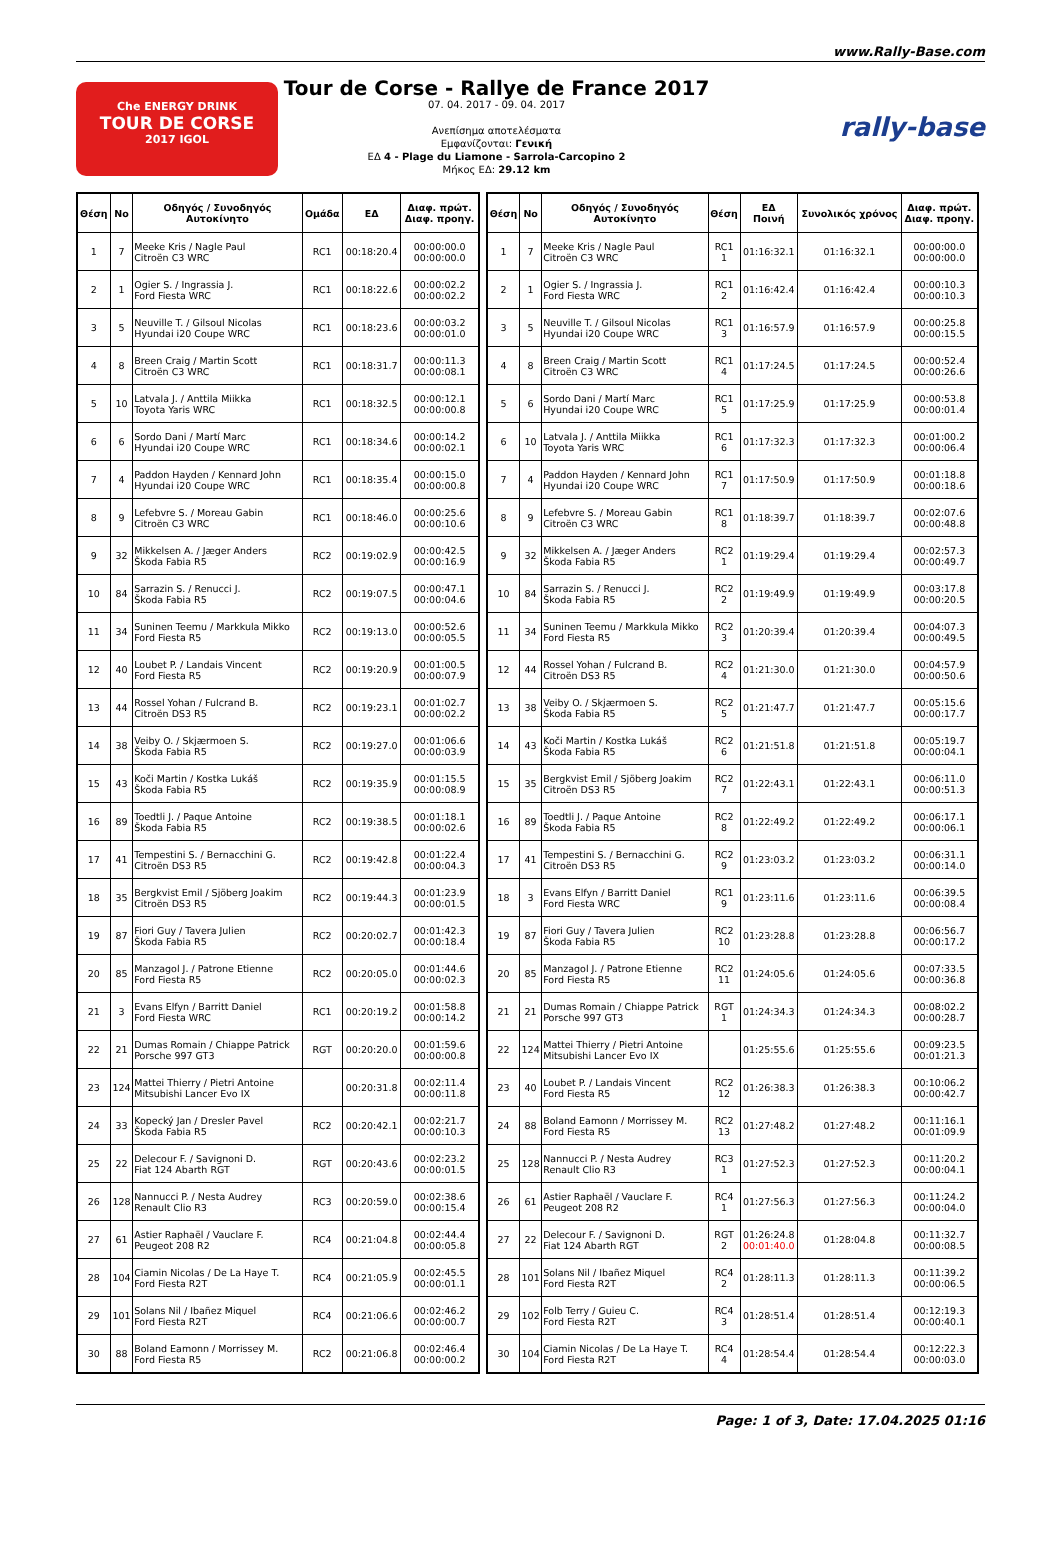www.Rally-Base.com
Che ENERGY DRINK
TOUR DE CORSE
2017 IGOL
Tour de Corse - Rallye de France 2017
07. 04. 2017 - 09. 04. 2017
Ανεπίσημα αποτελέσματα
Εμφανίζονται: Γενική
ΕΔ 4 - Plage du Liamone - Sarrola-Carcopino 2
Μήκος ΕΔ: 29.12 km
rally-base
| Θέση | No | Οδηγός / Συνοδηγός Αυτοκίνητο | Ομάδα | ΕΔ | Διαφ. πρώτ. Διαφ. προηγ. |
| --- | --- | --- | --- | --- | --- |
| 1 | 7 | Meeke Kris / Nagle Paul Citroën C3 WRC | RC1 | 00:18:20.4 | 00:00:00.0 00:00:00.0 |
| 2 | 1 | Ogier S. / Ingrassia J. Ford Fiesta WRC | RC1 | 00:18:22.6 | 00:00:02.2 00:00:02.2 |
| 3 | 5 | Neuville T. / Gilsoul Nicolas Hyundai i20 Coupe WRC | RC1 | 00:18:23.6 | 00:00:03.2 00:00:01.0 |
| 4 | 8 | Breen Craig / Martin Scott Citroën C3 WRC | RC1 | 00:18:31.7 | 00:00:11.3 00:00:08.1 |
| 5 | 10 | Latvala J. / Anttila Miikka Toyota Yaris WRC | RC1 | 00:18:32.5 | 00:00:12.1 00:00:00.8 |
| 6 | 6 | Sordo Dani / Martí Marc Hyundai i20 Coupe WRC | RC1 | 00:18:34.6 | 00:00:14.2 00:00:02.1 |
| 7 | 4 | Paddon Hayden / Kennard John Hyundai i20 Coupe WRC | RC1 | 00:18:35.4 | 00:00:15.0 00:00:00.8 |
| 8 | 9 | Lefebvre S. / Moreau Gabin Citroën C3 WRC | RC1 | 00:18:46.0 | 00:00:25.6 00:00:10.6 |
| 9 | 32 | Mikkelsen A. / Jæger Anders Škoda Fabia R5 | RC2 | 00:19:02.9 | 00:00:42.5 00:00:16.9 |
| 10 | 84 | Sarrazin S. / Renucci J. Škoda Fabia R5 | RC2 | 00:19:07.5 | 00:00:47.1 00:00:04.6 |
| 11 | 34 | Suninen Teemu / Markkula Mikko Ford Fiesta R5 | RC2 | 00:19:13.0 | 00:00:52.6 00:00:05.5 |
| 12 | 40 | Loubet P. / Landais Vincent Ford Fiesta R5 | RC2 | 00:19:20.9 | 00:01:00.5 00:00:07.9 |
| 13 | 44 | Rossel Yohan / Fulcrand B. Citroën DS3 R5 | RC2 | 00:19:23.1 | 00:01:02.7 00:00:02.2 |
| 14 | 38 | Veiby O. / Skjærmoen S. Škoda Fabia R5 | RC2 | 00:19:27.0 | 00:01:06.6 00:00:03.9 |
| 15 | 43 | Koči Martin / Kostka Lukáš Škoda Fabia R5 | RC2 | 00:19:35.9 | 00:01:15.5 00:00:08.9 |
| 16 | 89 | Toedtli J. / Paque Antoine Škoda Fabia R5 | RC2 | 00:19:38.5 | 00:01:18.1 00:00:02.6 |
| 17 | 41 | Tempestini S. / Bernacchini G. Citroën DS3 R5 | RC2 | 00:19:42.8 | 00:01:22.4 00:00:04.3 |
| 18 | 35 | Bergkvist Emil / Sjöberg Joakim Citroën DS3 R5 | RC2 | 00:19:44.3 | 00:01:23.9 00:00:01.5 |
| 19 | 87 | Fiori Guy / Tavera Julien Škoda Fabia R5 | RC2 | 00:20:02.7 | 00:01:42.3 00:00:18.4 |
| 20 | 85 | Manzagol J. / Patrone Etienne Ford Fiesta R5 | RC2 | 00:20:05.0 | 00:01:44.6 00:00:02.3 |
| 21 | 3 | Evans Elfyn / Barritt Daniel Ford Fiesta WRC | RC1 | 00:20:19.2 | 00:01:58.8 00:00:14.2 |
| 22 | 21 | Dumas Romain / Chiappe Patrick Porsche 997 GT3 | RGT | 00:20:20.0 | 00:01:59.6 00:00:00.8 |
| 23 | 124 | Mattei Thierry / Pietri Antoine Mitsubishi Lancer Evo IX | | 00:20:31.8 | 00:02:11.4 00:00:11.8 |
| 24 | 33 | Kopecký Jan / Dresler Pavel Škoda Fabia R5 | RC2 | 00:20:42.1 | 00:02:21.7 00:00:10.3 |
| 25 | 22 | Delecour F. / Savignoni D. Fiat 124 Abarth RGT | RGT | 00:20:43.6 | 00:02:23.2 00:00:01.5 |
| 26 | 128 | Nannucci P. / Nesta Audrey Renault Clio R3 | RC3 | 00:20:59.0 | 00:02:38.6 00:00:15.4 |
| 27 | 61 | Astier Raphaël / Vauclare F. Peugeot 208 R2 | RC4 | 00:21:04.8 | 00:02:44.4 00:00:05.8 |
| 28 | 104 | Ciamin Nicolas / De La Haye T. Ford Fiesta R2T | RC4 | 00:21:05.9 | 00:02:45.5 00:00:01.1 |
| 29 | 101 | Solans Nil / Ibañez Miquel Ford Fiesta R2T | RC4 | 00:21:06.6 | 00:02:46.2 00:00:00.7 |
| 30 | 88 | Boland Eamonn / Morrissey M. Ford Fiesta R5 | RC2 | 00:21:06.8 | 00:02:46.4 00:00:00.2 |
| Θέση | No | Οδηγός / Συνοδηγός Αυτοκίνητο | Θέση | ΕΔ Ποινή | Συνολικός χρόνος | Διαφ. πρώτ. Διαφ. προηγ. |
| --- | --- | --- | --- | --- | --- | --- |
| 1 | 7 | Meeke Kris / Nagle Paul Citroën C3 WRC | RC1 1 | 01:16:32.1 | 01:16:32.1 | 00:00:00.0 00:00:00.0 |
| 2 | 1 | Ogier S. / Ingrassia J. Ford Fiesta WRC | RC1 2 | 01:16:42.4 | 01:16:42.4 | 00:00:10.3 00:00:10.3 |
| 3 | 5 | Neuville T. / Gilsoul Nicolas Hyundai i20 Coupe WRC | RC1 3 | 01:16:57.9 | 01:16:57.9 | 00:00:25.8 00:00:15.5 |
| 4 | 8 | Breen Craig / Martin Scott Citroën C3 WRC | RC1 4 | 01:17:24.5 | 01:17:24.5 | 00:00:52.4 00:00:26.6 |
| 5 | 6 | Sordo Dani / Martí Marc Hyundai i20 Coupe WRC | RC1 5 | 01:17:25.9 | 01:17:25.9 | 00:00:53.8 00:00:01.4 |
| 6 | 10 | Latvala J. / Anttila Miikka Toyota Yaris WRC | RC1 6 | 01:17:32.3 | 01:17:32.3 | 00:01:00.2 00:00:06.4 |
| 7 | 4 | Paddon Hayden / Kennard John Hyundai i20 Coupe WRC | RC1 7 | 01:17:50.9 | 01:17:50.9 | 00:01:18.8 00:00:18.6 |
| 8 | 9 | Lefebvre S. / Moreau Gabin Citroën C3 WRC | RC1 8 | 01:18:39.7 | 01:18:39.7 | 00:02:07.6 00:00:48.8 |
| 9 | 32 | Mikkelsen A. / Jæger Anders Škoda Fabia R5 | RC2 1 | 01:19:29.4 | 01:19:29.4 | 00:02:57.3 00:00:49.7 |
| 10 | 84 | Sarrazin S. / Renucci J. Škoda Fabia R5 | RC2 2 | 01:19:49.9 | 01:19:49.9 | 00:03:17.8 00:00:20.5 |
| 11 | 34 | Suninen Teemu / Markkula Mikko Ford Fiesta R5 | RC2 3 | 01:20:39.4 | 01:20:39.4 | 00:04:07.3 00:00:49.5 |
| 12 | 44 | Rossel Yohan / Fulcrand B. Citroën DS3 R5 | RC2 4 | 01:21:30.0 | 01:21:30.0 | 00:04:57.9 00:00:50.6 |
| 13 | 38 | Veiby O. / Skjærmoen S. Škoda Fabia R5 | RC2 5 | 01:21:47.7 | 01:21:47.7 | 00:05:15.6 00:00:17.7 |
| 14 | 43 | Koči Martin / Kostka Lukáš Škoda Fabia R5 | RC2 6 | 01:21:51.8 | 01:21:51.8 | 00:05:19.7 00:00:04.1 |
| 15 | 35 | Bergkvist Emil / Sjöberg Joakim Citroën DS3 R5 | RC2 7 | 01:22:43.1 | 01:22:43.1 | 00:06:11.0 00:00:51.3 |
| 16 | 89 | Toedtli J. / Paque Antoine Škoda Fabia R5 | RC2 8 | 01:22:49.2 | 01:22:49.2 | 00:06:17.1 00:00:06.1 |
| 17 | 41 | Tempestini S. / Bernacchini G. Citroën DS3 R5 | RC2 9 | 01:23:03.2 | 01:23:03.2 | 00:06:31.1 00:00:14.0 |
| 18 | 3 | Evans Elfyn / Barritt Daniel Ford Fiesta WRC | RC1 9 | 01:23:11.6 | 01:23:11.6 | 00:06:39.5 00:00:08.4 |
| 19 | 87 | Fiori Guy / Tavera Julien Škoda Fabia R5 | RC2 10 | 01:23:28.8 | 01:23:28.8 | 00:06:56.7 00:00:17.2 |
| 20 | 85 | Manzagol J. / Patrone Etienne Ford Fiesta R5 | RC2 11 | 01:24:05.6 | 01:24:05.6 | 00:07:33.5 00:00:36.8 |
| 21 | 21 | Dumas Romain / Chiappe Patrick Porsche 997 GT3 | RGT 1 | 01:24:34.3 | 01:24:34.3 | 00:08:02.2 00:00:28.7 |
| 22 | 124 | Mattei Thierry / Pietri Antoine Mitsubishi Lancer Evo IX | | 01:25:55.6 | 01:25:55.6 | 00:09:23.5 00:01:21.3 |
| 23 | 40 | Loubet P. / Landais Vincent Ford Fiesta R5 | RC2 12 | 01:26:38.3 | 01:26:38.3 | 00:10:06.2 00:00:42.7 |
| 24 | 88 | Boland Eamonn / Morrissey M. Ford Fiesta R5 | RC2 13 | 01:27:48.2 | 01:27:48.2 | 00:11:16.1 00:01:09.9 |
| 25 | 128 | Nannucci P. / Nesta Audrey Renault Clio R3 | RC3 1 | 01:27:52.3 | 01:27:52.3 | 00:11:20.2 00:00:04.1 |
| 26 | 61 | Astier Raphaël / Vauclare F. Peugeot 208 R2 | RC4 1 | 01:27:56.3 | 01:27:56.3 | 00:11:24.2 00:00:04.0 |
| 27 | 22 | Delecour F. / Savignoni D. Fiat 124 Abarth RGT | RGT 2 | 01:26:24.8 00:01:40.0 | 01:28:04.8 | 00:11:32.7 00:00:08.5 |
| 28 | 101 | Solans Nil / Ibañez Miquel Ford Fiesta R2T | RC4 2 | 01:28:11.3 | 01:28:11.3 | 00:11:39.2 00:00:06.5 |
| 29 | 102 | Folb Terry / Guieu C. Ford Fiesta R2T | RC4 3 | 01:28:51.4 | 01:28:51.4 | 00:12:19.3 00:00:40.1 |
| 30 | 104 | Ciamin Nicolas / De La Haye T. Ford Fiesta R2T | RC4 4 | 01:28:54.4 | 01:28:54.4 | 00:12:22.3 00:00:03.0 |
Page: 1 of 3, Date: 17.04.2025 01:16